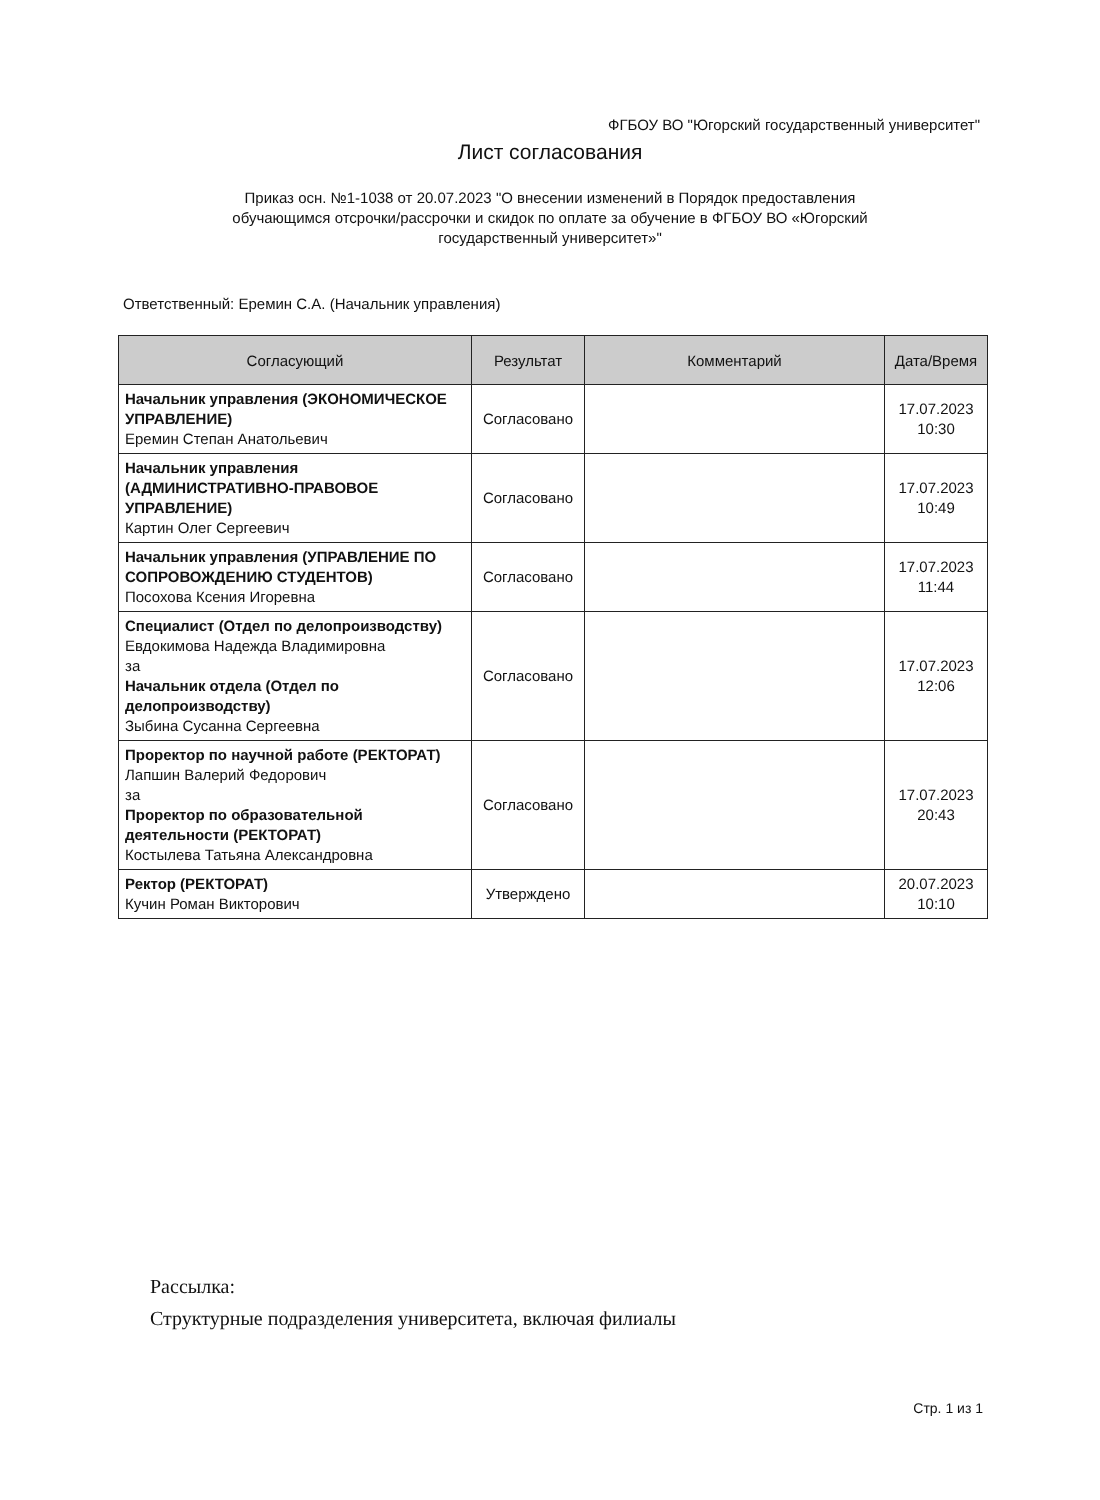ФГБОУ ВО "Югорский государственный университет"
Лист согласования
Приказ осн. №1-1038 от 20.07.2023 "О внесении изменений в Порядок предоставления обучающимся отсрочки/рассрочки и скидок по оплате за обучение в ФГБОУ ВО «Югорский государственный университет»"
Ответственный: Еремин С.А. (Начальник управления)
| Согласующий | Результат | Комментарий | Дата/Время |
| --- | --- | --- | --- |
| Начальник управления (ЭКОНОМИЧЕСКОЕ УПРАВЛЕНИЕ) Еремин Степан Анатольевич | Согласовано | | 17.07.2023 10:30 |
| Начальник управления (АДМИНИСТРАТИВНО-ПРАВОВОЕ УПРАВЛЕНИЕ) Картин Олег Сергеевич | Согласовано | | 17.07.2023 10:49 |
| Начальник управления (УПРАВЛЕНИЕ ПО СОПРОВОЖДЕНИЮ СТУДЕНТОВ) Посохова Ксения Игоревна | Согласовано | | 17.07.2023 11:44 |
| Специалист (Отдел по делопроизводству) Евдокимова Надежда Владимировна за Начальник отдела (Отдел по делопроизводству) Зыбина Сусанна Сергеевна | Согласовано | | 17.07.2023 12:06 |
| Проректор по научной работе (РЕКТОРАТ) Лапшин Валерий Федорович за Проректор по образовательной деятельности (РЕКТОРАТ) Костылева Татьяна Александровна | Согласовано | | 17.07.2023 20:43 |
| Ректор (РЕКТОРАТ) Кучин Роман Викторович | Утверждено | | 20.07.2023 10:10 |
Рассылка:
Структурные подразделения университета, включая филиалы
Стр. 1 из 1